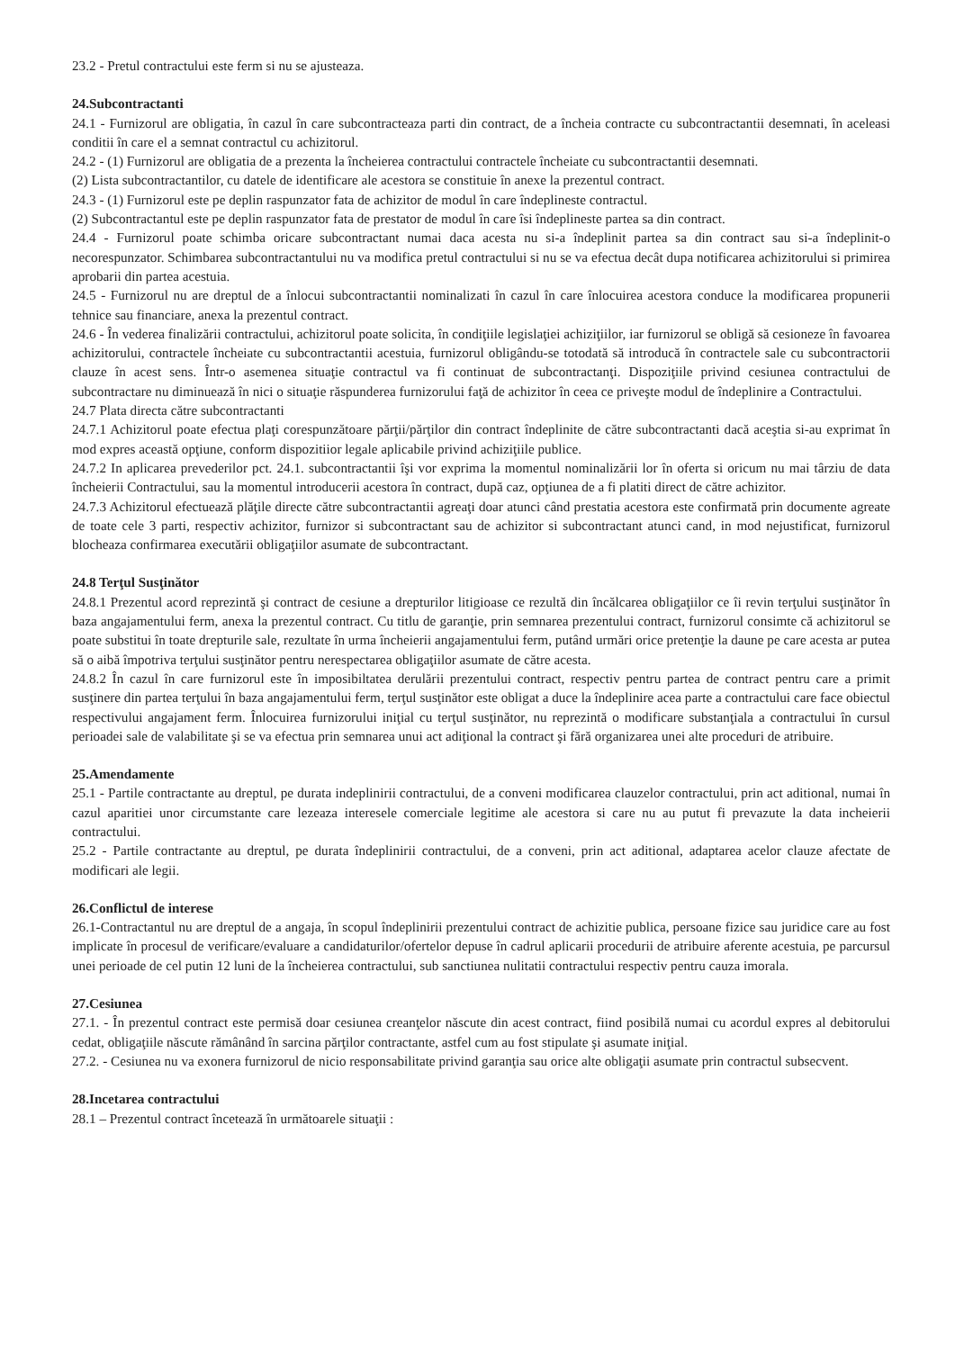23.2 - Pretul contractului este ferm si nu se ajusteaza.
24.Subcontractanti
24.1 - Furnizorul are obligatia, în cazul în care subcontracteaza parti din contract, de a încheia contracte cu subcontractantii desemnati, în aceleasi conditii în care el a semnat contractul cu achizitorul.
24.2 - (1) Furnizorul are obligatia de a prezenta la încheierea contractului contractele încheiate cu subcontractantii desemnati.
(2) Lista subcontractantilor, cu datele de identificare ale acestora se constituie în anexe la prezentul contract.
24.3 - (1) Furnizorul este pe deplin raspunzator fata de achizitor de modul în care îndeplineste contractul.
(2) Subcontractantul este pe deplin raspunzator fata de prestator de modul în care îsi îndeplineste partea sa din contract.
24.4 - Furnizorul poate schimba oricare subcontractant numai daca acesta nu si-a îndeplinit partea sa din contract sau si-a îndeplinit-o necorespunzator. Schimbarea subcontractantului nu va modifica pretul contractului si nu se va efectua decât dupa notificarea achizitorului si primirea aprobarii din partea acestuia.
24.5 - Furnizorul nu are dreptul de a înlocui subcontractantii nominalizati în cazul în care înlocuirea acestora conduce la modificarea propunerii tehnice sau financiare, anexa la prezentul contract.
24.6 - În vederea finalizării contractului, achizitorul poate solicita, în condiţiile legislaţiei achiziţiilor, iar furnizorul se obligă să cesioneze în favoarea achizitorului, contractele încheiate cu subcontractantii acestuia, furnizorul obligându-se totodată să introducă în contractele sale cu subcontractorii clauze în acest sens. Într-o asemenea situaţie contractul va fi continuat de subcontractanţi. Dispoziţiile privind cesiunea contractului de subcontractare nu diminuează în nici o situaţie răspunderea furnizorului faţă de achizitor în ceea ce priveşte modul de îndeplinire a Contractului.
24.7 Plata directa către subcontractanti
24.7.1 Achizitorul poate efectua plaţi corespunzătoare părţii/părţilor din contract îndeplinite de către subcontractanti dacă aceştia si-au exprimat în mod expres această opţiune, conform dispozitiior legale aplicabile privind achiziţiile publice.
24.7.2 In aplicarea prevederilor pct. 24.1. subcontractantii îşi vor exprima la momentul nominalizării lor în oferta si oricum nu mai târziu de data încheierii Contractului, sau la momentul introducerii acestora în contract, după caz, opţiunea de a fi platiti direct de către achizitor.
24.7.3 Achizitorul efectuează plăţile directe către subcontractantii agreaţi doar atunci când prestatia acestora este confirmată prin documente agreate de toate cele 3 parti, respectiv achizitor, furnizor si subcontractant sau de achizitor si subcontractant atunci cand, in mod nejustificat, furnizorul blocheaza confirmarea executării obligaţiilor asumate de subcontractant.
24.8 Terţul Susţinător
24.8.1 Prezentul acord reprezintă şi contract de cesiune a drepturilor litigioase ce rezultă din încălcarea obligaţiilor ce îi revin terţului susţinător în baza angajamentului ferm, anexa la prezentul contract. Cu titlu de garanţie, prin semnarea prezentului contract, furnizorul consimte că achizitorul se poate substitui în toate drepturile sale, rezultate în urma încheierii angajamentului ferm, putând urmări orice pretenţie la daune pe care acesta ar putea să o aibă împotriva terţului susţinător pentru nerespectarea obligaţiilor asumate de către acesta.
24.8.2 În cazul în care furnizorul este în imposibiltatea derulării prezentului contract, respectiv pentru partea de contract pentru care a primit susţinere din partea terţului în baza angajamentului ferm, terţul susţinător este obligat a duce la îndeplinire acea parte a contractului care face obiectul respectivului angajament ferm. Înlocuirea furnizorului iniţial cu terţul susţinător, nu reprezintă o modificare substanţiala a contractului în cursul perioadei sale de valabilitate şi se va efectua prin semnarea unui act adiţional la contract şi fără organizarea unei alte proceduri de atribuire.
25.Amendamente
25.1 - Partile contractante au dreptul, pe durata indeplinirii contractului, de a conveni modificarea clauzelor contractului, prin act aditional, numai în cazul aparitiei unor circumstante care lezeaza interesele comerciale legitime ale acestora si care nu au putut fi prevazute la data incheierii contractului.
25.2 - Partile contractante au dreptul, pe durata îndeplinirii contractului, de a conveni, prin act aditional, adaptarea acelor clauze afectate de modificari ale legii.
26.Conflictul de interese
26.1-Contractantul nu are dreptul de a angaja, în scopul îndeplinirii prezentului contract de achizitie publica, persoane fizice sau juridice care au fost implicate în procesul de verificare/evaluare a candidaturilor/ofertelor depuse în cadrul aplicarii procedurii de atribuire aferente acestuia, pe parcursul unei perioade de cel putin 12 luni de la încheierea contractului, sub sanctiunea nulitatii contractului respectiv pentru cauza imorala.
27.Cesiunea
27.1. - În prezentul contract este permisă doar cesiunea creanţelor născute din acest contract, fiind posibilă numai cu acordul expres al debitorului cedat, obligaţiile născute rămânând în sarcina părţilor contractante, astfel cum au fost stipulate şi asumate iniţial.
27.2. - Cesiunea nu va exonera furnizorul de nicio responsabilitate privind garanţia sau orice alte obligaţii asumate prin contractul subsecvent.
28.Incetarea contractului
28.1 – Prezentul contract încetează în următoarele situaţii :